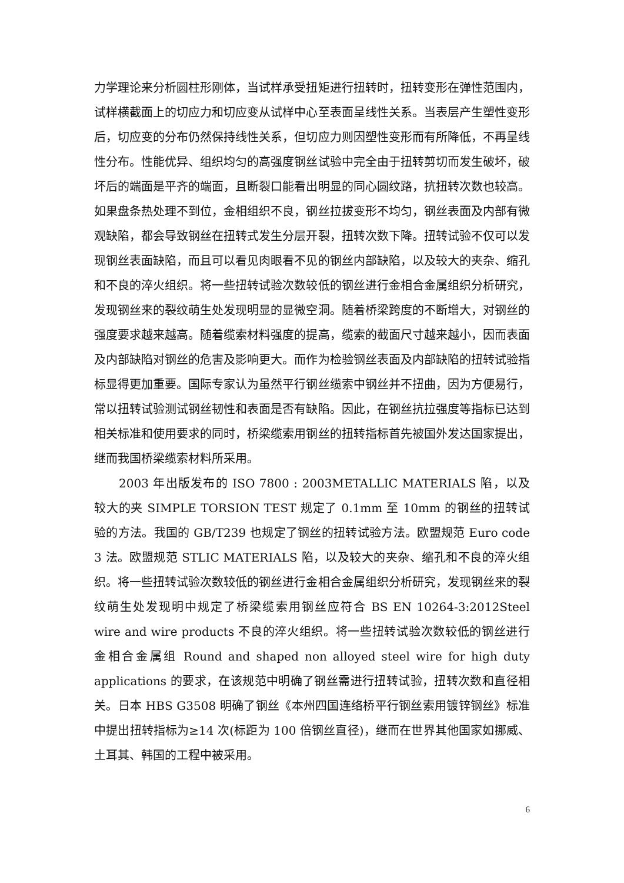力学理论来分析圆柱形刚体，当试样承受扭矩进行扭转时，扭转变形在弹性范围内，试样横截面上的切应力和切应变从试样中心至表面呈线性关系。当表层产生塑性变形后，切应变的分布仍然保持线性关系，但切应力则因塑性变形而有所降低，不再呈线性分布。性能优异、组织均匀的高强度钢丝试验中完全由于扭转剪切而发生破坏，破坏后的端面是平齐的端面，且断裂口能看出明显的同心圆纹路，抗扭转次数也较高。如果盘条热处理不到位，金相组织不良，钢丝拉拔变形不均匀，钢丝表面及内部有微观缺陷，都会导致钢丝在扭转式发生分层开裂，扭转次数下降。扭转试验不仅可以发现钢丝表面缺陷，而且可以看见肉眼看不见的钢丝内部缺陷，以及较大的夹杂、缩孔和不良的淬火组织。将一些扭转试验次数较低的钢丝进行金相合金属组织分析研究，发现钢丝来的裂纹萌生处发现明显的显微空洞。随着桥梁跨度的不断增大，对钢丝的强度要求越来越高。随着缆索材料强度的提高，缆索的截面尺寸越来越小，因而表面及内部缺陷对钢丝的危害及影响更大。而作为检验钢丝表面及内部缺陷的扭转试验指标显得更加重要。国际专家认为虽然平行钢丝缆索中钢丝并不扭曲，因为方便易行，常以扭转试验测试钢丝韧性和表面是否有缺陷。因此，在钢丝抗拉强度等指标已达到相关标准和使用要求的同时，桥梁缆索用钢丝的扭转指标首先被国外发达国家提出，继而我国桥梁缆索材料所采用。
2003 年出版发布的 ISO 7800 : 2003METALLIC MATERIALS 陷，以及较大的夹 SIMPLE TORSION TEST 规定了 0.1mm 至 10mm 的钢丝的扭转试验的方法。我国的 GB/T239 也规定了钢丝的扭转试验方法。欧盟规范 Euro code 3 法。欧盟规范 STLIC MATERIALS 陷，以及较大的夹杂、缩孔和不良的淬火组织。将一些扭转试验次数较低的钢丝进行金相合金属组织分析研究，发现钢丝来的裂纹萌生处发现明中规定了桥梁缆索用钢丝应符合 BS EN 10264-3:2012Steel wire and wire products 不良的淬火组织。将一些扭转试验次数较低的钢丝进行金相合金属组 Round and shaped non alloyed steel wire for high duty applications 的要求，在该规范中明确了钢丝需进行扭转试验，扭转次数和直径相关。日本 HBS G3508 明确了钢丝《本州四国连络桥平行钢丝索用镀锌钢丝》标准中提出扭转指标为≥14 次(标距为 100 倍钢丝直径)，继而在世界其他国家如挪威、土耳其、韩国的工程中被采用。
6